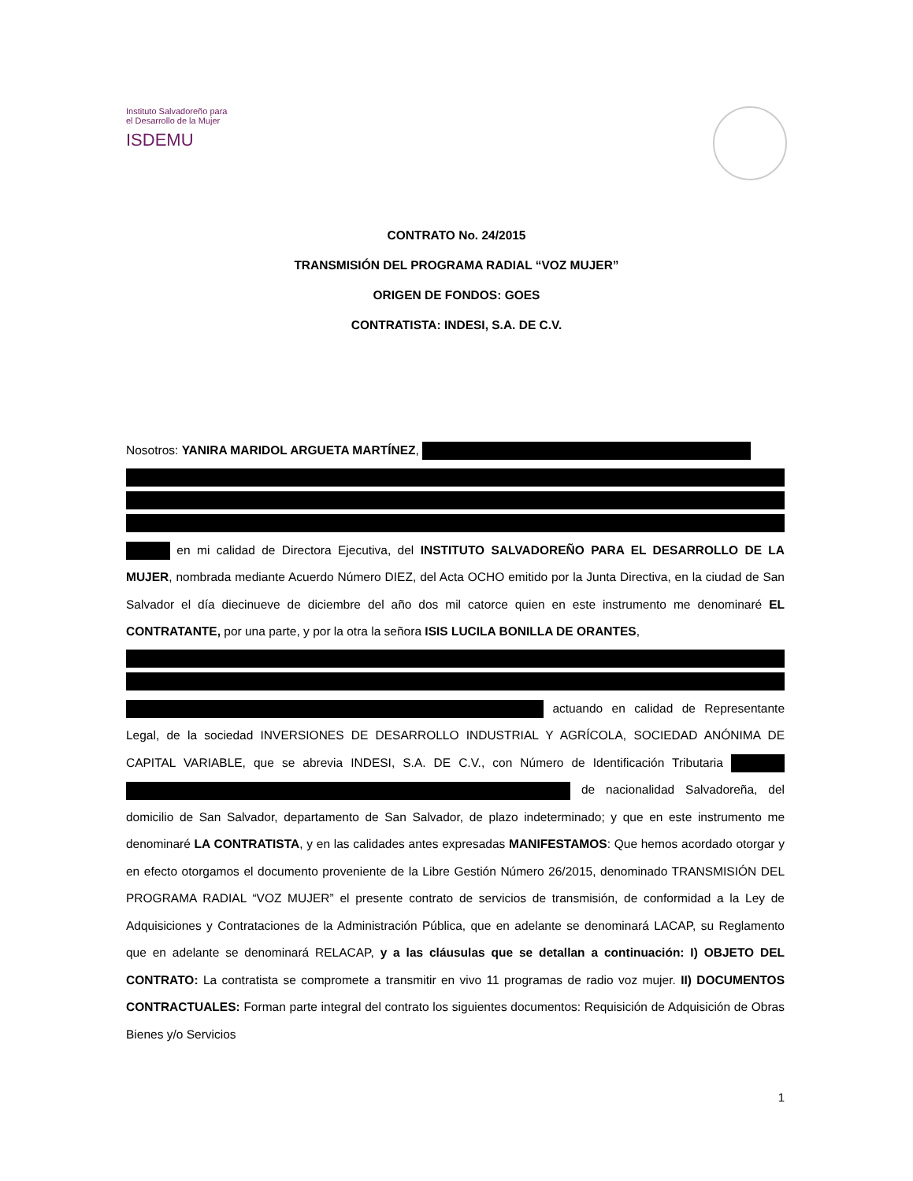Instituto Salvadoreño para el Desarrollo de la Mujer
ISDEMU
CONTRATO No. 24/2015
TRANSMISIÓN DEL PROGRAMA RADIAL “VOZ MUJER”
ORIGEN DE FONDOS: GOES
CONTRATISTA: INDESI, S.A. DE C.V.
Nosotros: YANIRA MARIDOL ARGUETA MARTÍNEZ, en mi calidad de Directora Ejecutiva, del INSTITUTO SALVADOREÑO PARA EL DESARROLLO DE LA MUJER, nombrada mediante Acuerdo Número DIEZ, del Acta OCHO emitido por la Junta Directiva, en la ciudad de San Salvador el día diecinueve de diciembre del año dos mil catorce quien en este instrumento me denominaré EL CONTRATANTE, por una parte, y por la otra la señora ISIS LUCILA BONILLA DE ORANTES, actuando en calidad de Representante Legal, de la sociedad INVERSIONES DE DESARROLLO INDUSTRIAL Y AGRÍCOLA, SOCIEDAD ANÓNIMA DE CAPITAL VARIABLE, que se abrevia INDESI, S.A. DE C.V., con Número de Identificación Tributaria de nacionalidad Salvadoreña, del domicilio de San Salvador, departamento de San Salvador, de plazo indeterminado; y que en este instrumento me denominaré LA CONTRATISTA, y en las calidades antes expresadas MANIFESTAMOS: Que hemos acordado otorgar y en efecto otorgamos el documento proveniente de la Libre Gestión Número 26/2015, denominado TRANSMISIÓN DEL PROGRAMA RADIAL “VOZ MUJER” el presente contrato de servicios de transmisión, de conformidad a la Ley de Adquisiciones y Contrataciones de la Administración Pública, que en adelante se denominará LACAP, su Reglamento que en adelante se denominará RELACAP, y a las cláusulas que se detallan a continuación: I) OBJETO DEL CONTRATO: La contratista se compromete a transmitir en vivo 11 programas de radio voz mujer. II) DOCUMENTOS CONTRACTUALES: Forman parte integral del contrato los siguientes documentos: Requisición de Adquisición de Obras Bienes y/o Servicios
1